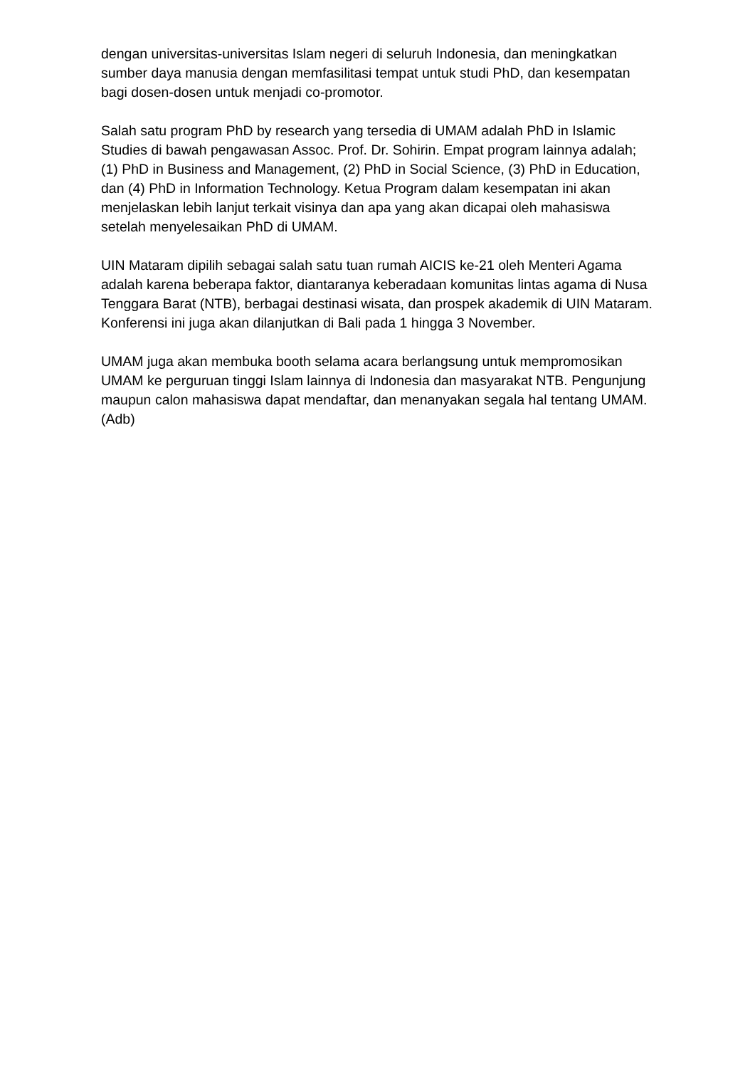dengan universitas-universitas Islam negeri di seluruh Indonesia, dan meningkatkan sumber daya manusia dengan memfasilitasi tempat untuk studi PhD, dan kesempatan bagi dosen-dosen untuk menjadi co-promotor.
Salah satu program PhD by research yang tersedia di UMAM adalah PhD in Islamic Studies di bawah pengawasan Assoc. Prof. Dr. Sohirin. Empat program lainnya adalah; (1) PhD in Business and Management, (2) PhD in Social Science, (3) PhD in Education, dan (4) PhD in Information Technology. Ketua Program dalam kesempatan ini akan menjelaskan lebih lanjut terkait visinya dan apa yang akan dicapai oleh mahasiswa setelah menyelesaikan PhD di UMAM.
UIN Mataram dipilih sebagai salah satu tuan rumah AICIS ke-21 oleh Menteri Agama adalah karena beberapa faktor, diantaranya keberadaan komunitas lintas agama di Nusa Tenggara Barat (NTB), berbagai destinasi wisata, dan prospek akademik di UIN Mataram. Konferensi ini juga akan dilanjutkan di Bali pada 1 hingga 3 November.
UMAM juga akan membuka booth selama acara berlangsung untuk mempromosikan UMAM ke perguruan tinggi Islam lainnya di Indonesia dan masyarakat NTB. Pengunjung maupun calon mahasiswa dapat mendaftar, dan menanyakan segala hal tentang UMAM.(Adb)